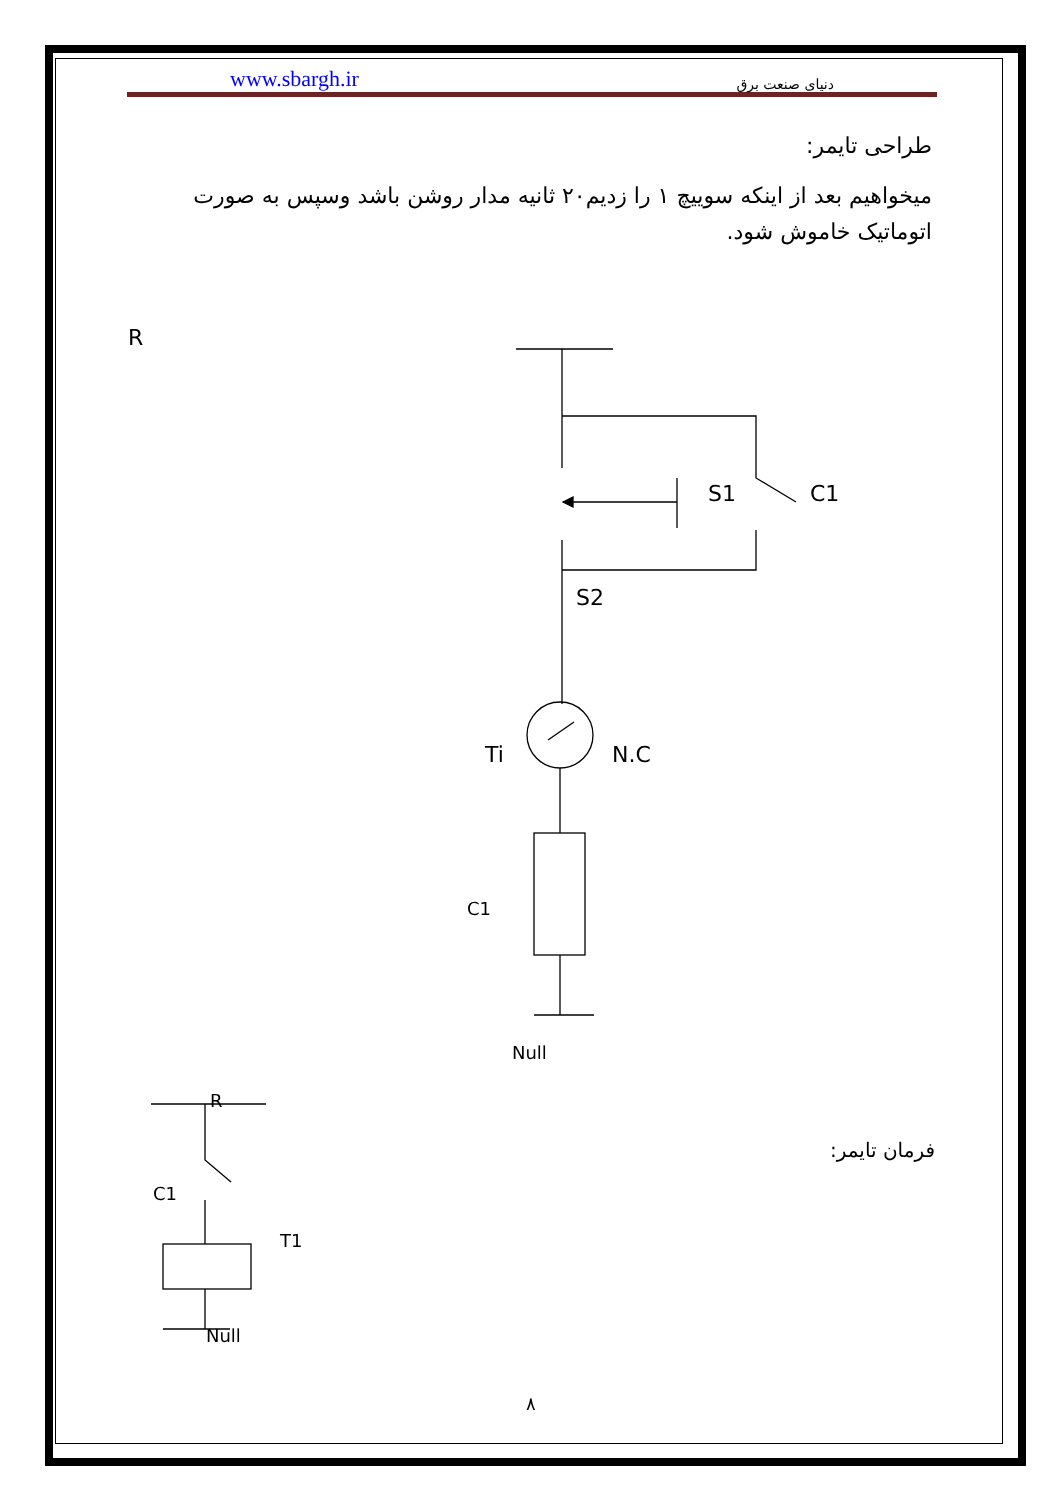www.sbargh.ir دنیای صنعت برق
طراحی تایمر:
میخواهیم بعد از اینکه سوییچ ۱ را زدیم۲۰ ثانیه مدار روشن باشد وسپس به صورت اتوماتیک خاموش شود.
R
S1 C1
S2
Ti N.C
C1
Null
R
فرمان تایمر:
C1
T1
Null
۸